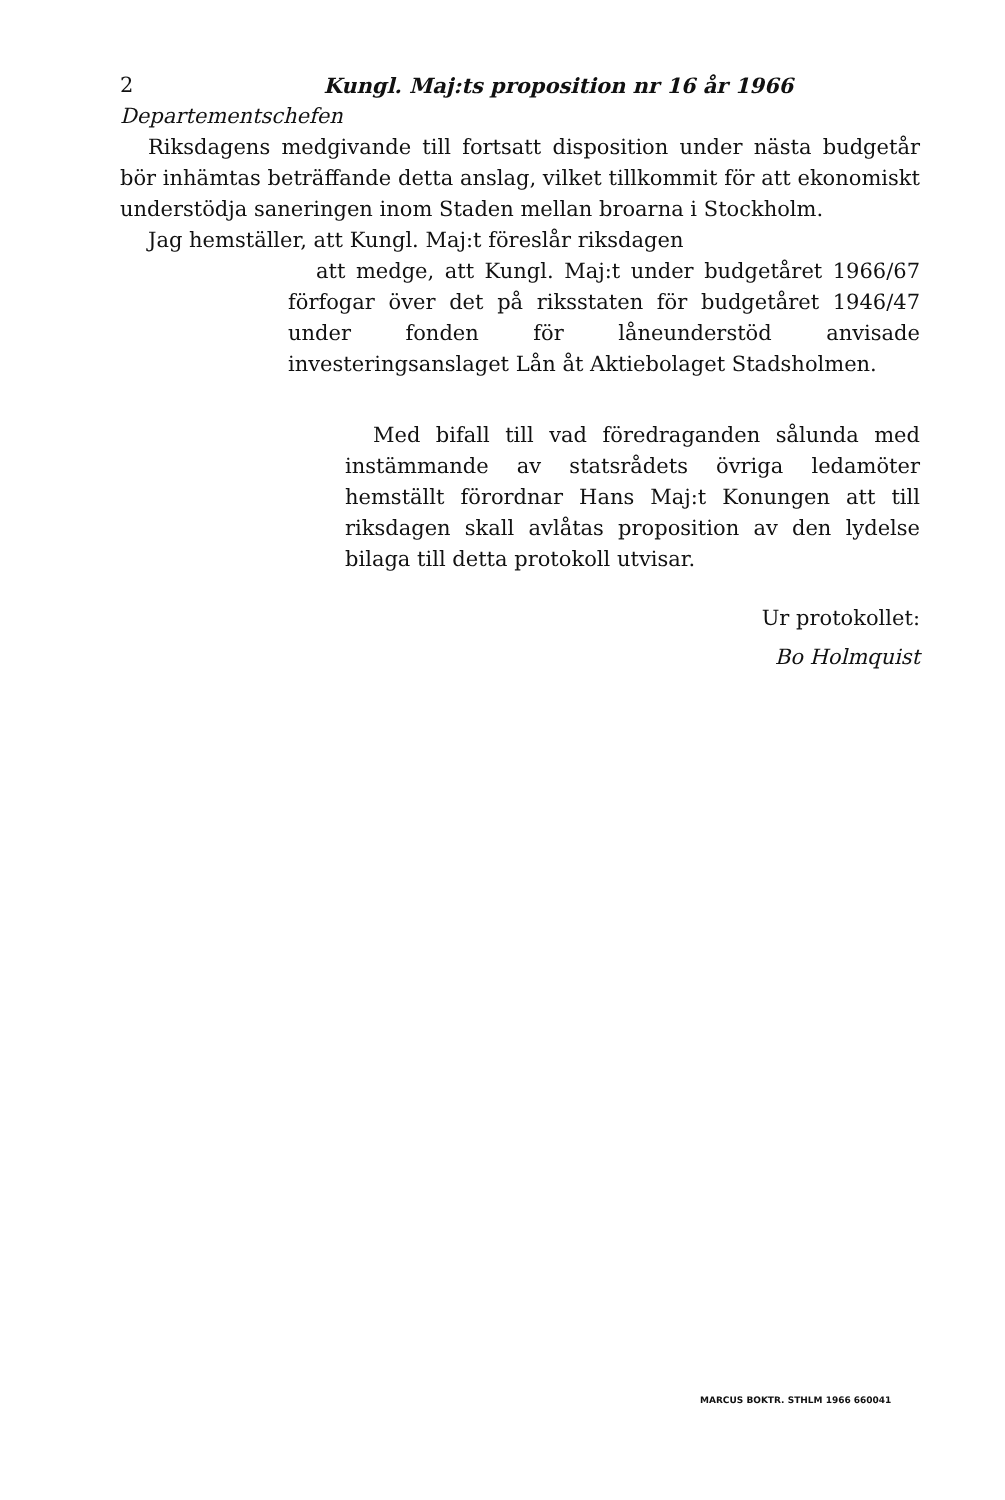2 Kungl. Maj:ts proposition nr 16 år 1966
Departementschefen
Riksdagens medgivande till fortsatt disposition under nästa budgetår bör inhämtas beträffande detta anslag, vilket tillkommit för att ekonomiskt understödja saneringen inom Staden mellan broarna i Stockholm.
Jag hemställer, att Kungl. Maj:t föreslår riksdagen
att medge, att Kungl. Maj:t under budgetåret 1966/67 förfogar över det på riksstaten för budgetåret 1946/47 under fonden för låneunderstöd anvisade investeringsanslaget Lån åt Aktiebolaget Stadsholmen.
Med bifall till vad föredraganden sålunda med instämmande av statsrådets övriga ledamöter hemställt förordnar Hans Maj:t Konungen att till riksdagen skall avlåtas proposition av den lydelse bilaga till detta protokoll utvisar.
Ur protokollet:
Bo Holmquist
MARCUS BOKTR. STHLM 1966 660041